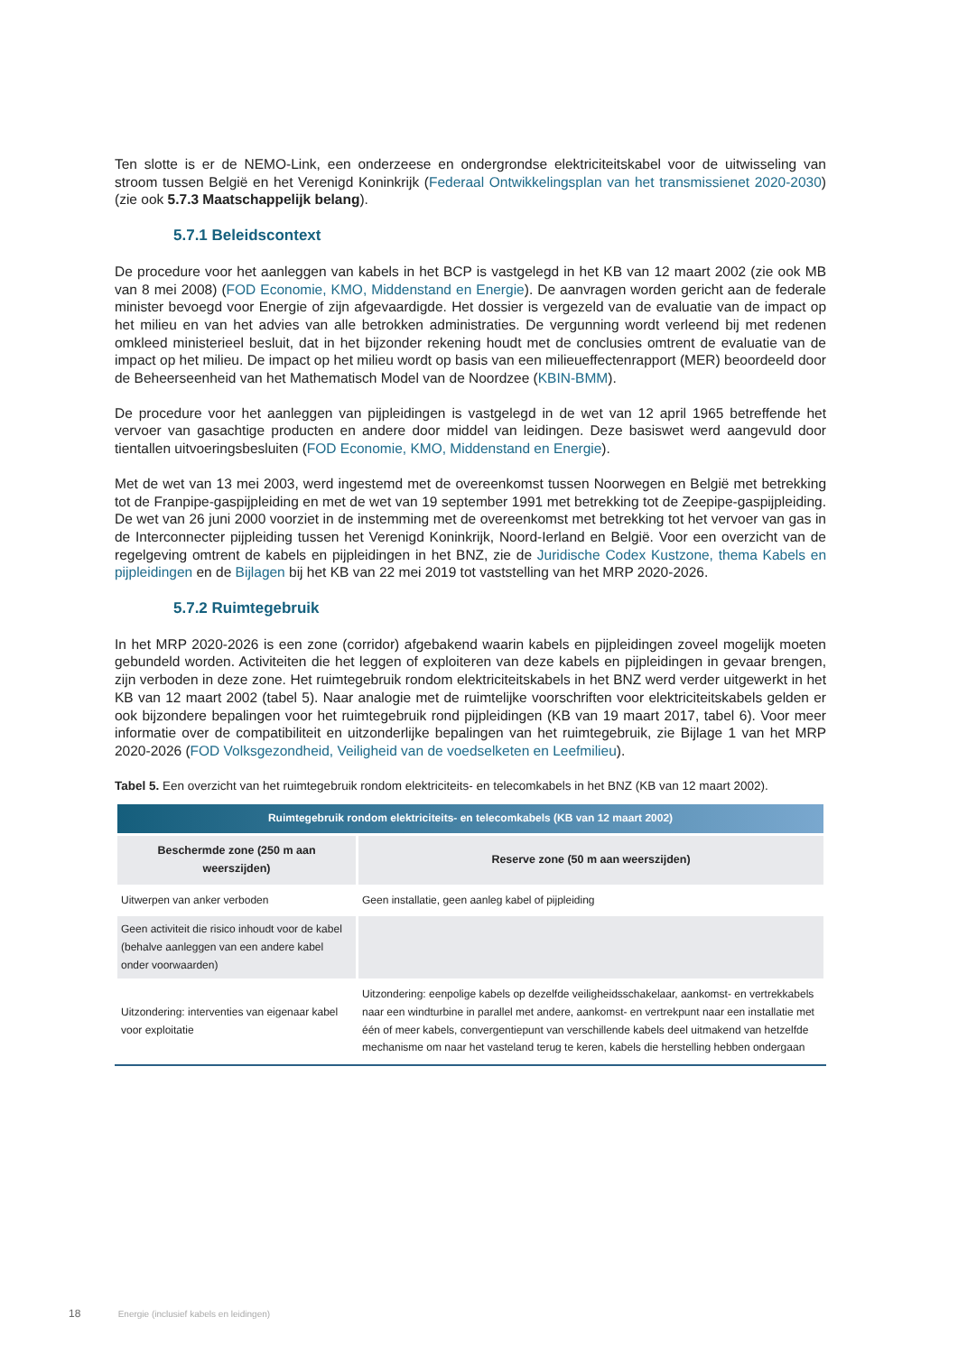Ten slotte is er de NEMO-Link, een onderzeese en ondergrondse elektriciteitskabel voor de uitwisseling van stroom tussen België en het Verenigd Koninkrijk (Federaal Ontwikkelingsplan van het transmissienet 2020-2030) (zie ook 5.7.3 Maatschappelijk belang).
5.7.1 Beleidscontext
De procedure voor het aanleggen van kabels in het BCP is vastgelegd in het KB van 12 maart 2002 (zie ook MB van 8 mei 2008) (FOD Economie, KMO, Middenstand en Energie). De aanvragen worden gericht aan de federale minister bevoegd voor Energie of zijn afgevaardigde. Het dossier is vergezeld van de evaluatie van de impact op het milieu en van het advies van alle betrokken administraties. De vergunning wordt verleend bij met redenen omkleed ministerieel besluit, dat in het bijzonder rekening houdt met de conclusies omtrent de evaluatie van de impact op het milieu. De impact op het milieu wordt op basis van een milieueffectenrapport (MER) beoordeeld door de Beheerseenheid van het Mathematisch Model van de Noordzee (KBIN-BMM).
De procedure voor het aanleggen van pijpleidingen is vastgelegd in de wet van 12 april 1965 betreffende het vervoer van gasachtige producten en andere door middel van leidingen. Deze basiswet werd aangevuld door tientallen uitvoeringsbesluiten (FOD Economie, KMO, Middenstand en Energie).
Met de wet van 13 mei 2003, werd ingestemd met de overeenkomst tussen Noorwegen en België met betrekking tot de Franpipe-gaspijpleiding en met de wet van 19 september 1991 met betrekking tot de Zeepipe-gaspijpleiding. De wet van 26 juni 2000 voorziet in de instemming met de overeenkomst met betrekking tot het vervoer van gas in de Interconnecter pijpleiding tussen het Verenigd Koninkrijk, Noord-Ierland en België. Voor een overzicht van de regelgeving omtrent de kabels en pijpleidingen in het BNZ, zie de Juridische Codex Kustzone, thema Kabels en pijpleidingen en de Bijlagen bij het KB van 22 mei 2019 tot vaststelling van het MRP 2020-2026.
5.7.2 Ruimtegebruik
In het MRP 2020-2026 is een zone (corridor) afgebakend waarin kabels en pijpleidingen zoveel mogelijk moeten gebundeld worden. Activiteiten die het leggen of exploiteren van deze kabels en pijpleidingen in gevaar brengen, zijn verboden in deze zone. Het ruimtegebruik rondom elektriciteitskabels in het BNZ werd verder uitgewerkt in het KB van 12 maart 2002 (tabel 5). Naar analogie met de ruimtelijke voorschriften voor elektriciteitskabels gelden er ook bijzondere bepalingen voor het ruimtegebruik rond pijpleidingen (KB van 19 maart 2017, tabel 6). Voor meer informatie over de compatibiliteit en uitzonderlijke bepalingen van het ruimtegebruik, zie Bijlage 1 van het MRP 2020-2026 (FOD Volksgezondheid, Veiligheid van de voedselketen en Leefmilieu).
Tabel 5. Een overzicht van het ruimtegebruik rondom elektriciteits- en telecomkabels in het BNZ (KB van 12 maart 2002).
| Ruimtegebruik rondom elektriciteits- en telecomkabels (KB van 12 maart 2002) | |
| --- | --- |
| Beschermde zone (250 m aan weerszijden) | Reserve zone (50 m aan weerszijden) |
| Uitwerpen van anker verboden | Geen installatie, geen aanleg kabel of pijpleiding |
| Geen activiteit die risico inhoudt voor de kabel (behalve aanleggen van een andere kabel onder voorwaarden) | |
| Uitzondering: interventies van eigenaar kabel voor exploitatie | Uitzondering: eenpolige kabels op dezelfde veiligheidsschakelaar, aankomst- en vertrekkabels naar een windturbine in parallel met andere, aankomst- en vertrekpunt naar een installatie met één of meer kabels, convergentiepunt van verschillende kabels deel uitmakend van hetzelfde mechanisme om naar het vasteland terug te keren, kabels die herstelling hebben ondergaan |
18 Energie (inclusief kabels en leidingen)